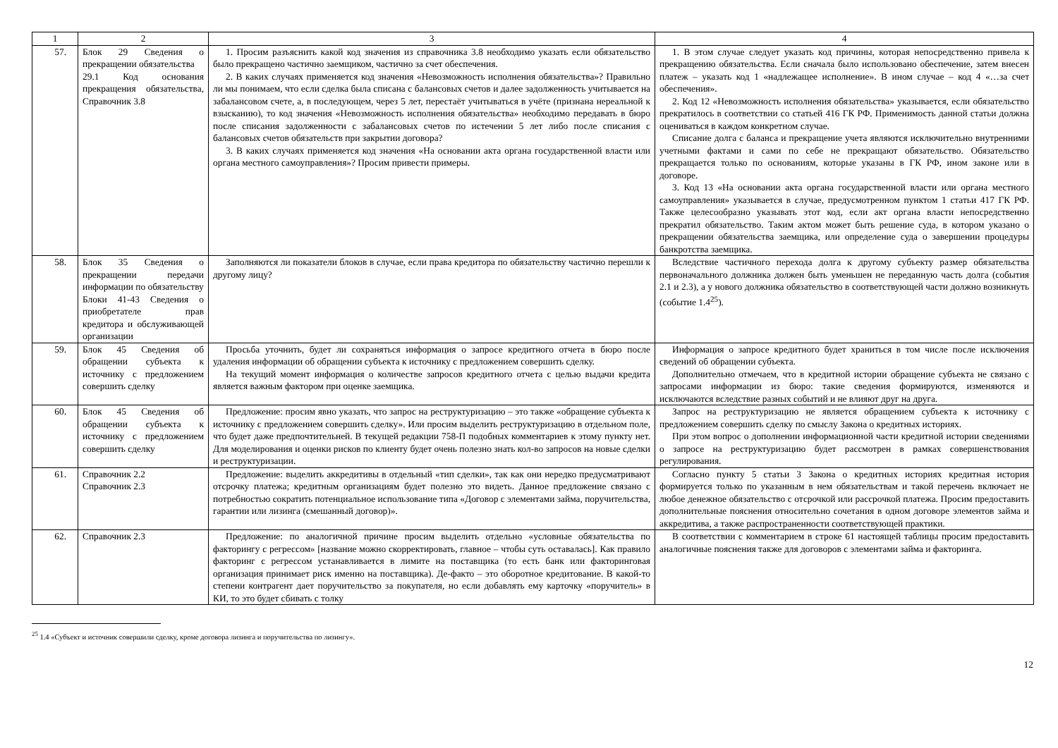| 1 | 2 | 3 | 4 |
| --- | --- | --- | --- |
| 57. | Блок 29 Сведения о прекращении обязательства 29.1 Код основания прекращения обязательства, Справочник 3.8 | 1. Просим разъяснить какой код значения из справочника 3.8 необходимо указать если обязательство было прекращено частично заемщиком, частично за счет обеспечения. 2. В каких случаях применяется код значения «Невозможность исполнения обязательства»? Правильно ли мы понимаем, что если сделка была списана с балансовых счетов и далее задолженность учитывается на забалансовом счете, а, в последующем, через 5 лет, перестаёт учитываться в учёте (признана нереальной к взысканию), то код значения «Невозможность исполнения обязательства» необходимо передавать в бюро после списания задолженности с забалансовых счетов по истечении 5 лет либо после списания с балансовых счетов обязательств при закрытии договора? 3. В каких случаях применяется код значения «На основании акта органа государственной власти или органа местного самоуправления»? Просим привести примеры. | 1. В этом случае следует указать код причины, которая непосредственно привела к прекращению обязательства. Если сначала было использовано обеспечение, затем внесен платеж – указать код 1 «надлежащее исполнение». В ином случае – код 4 «…за счет обеспечения». 2. Код 12 «Невозможность исполнения обязательства» указывается, если обязательство прекратилось в соответствии со статьей 416 ГК РФ. Применимость данной статьи должна оцениваться в каждом конкретном случае. Списание долга с баланса и прекращение учета являются исключительно внутренними учетными фактами и сами по себе не прекращают обязательство. Обязательство прекращается только по основаниям, которые указаны в ГК РФ, ином законе или в договоре. 3. Код 13 «На основании акта органа государственной власти или органа местного самоуправления» указывается в случае, предусмотренном пунктом 1 статьи 417 ГК РФ. Также целесообразно указывать этот код, если акт органа власти непосредственно прекратил обязательство. Таким актом может быть решение суда, в котором указано о прекращении обязательства заемщика, или определение суда о завершении процедуры банкротства заемщика. |
| 58. | Блок 35 Сведения о прекращении передачи информации по обязательству Блоки 41-43 Сведения о приобретателе прав кредитора и обслуживающей организации | Заполняются ли показатели блоков в случае, если права кредитора по обязательству частично перешли к другому лицу? | Вследствие частичного перехода долга к другому субъекту размер обязательства первоначального должника должен быть уменьшен не переданную часть долга (события 2.1 и 2.3), а у нового должника обязательство в соответствующей части должно возникнуть (событие 1.4<sup>25</sup>). |
| 59. | Блок 45 Сведения об обращении субъекта к источнику с предложением совершить сделку | Просьба уточнить, будет ли сохраняться информация о запросе кредитного отчета в бюро после удаления информации об обращении субъекта к источнику с предложением совершить сделку. На текущий момент информация о количестве запросов кредитного отчета с целью выдачи кредита является важным фактором при оценке заемщика. | Информация о запросе кредитного будет храниться в том числе после исключения сведений об обращении субъекта. Дополнительно отмечаем, что в кредитной истории обращение субъекта не связано с запросами информации из бюро: такие сведения формируются, изменяются и исключаются вследствие разных событий и не влияют друг на друга. |
| 60. | Блок 45 Сведения об обращении субъекта к источнику с предложением совершить сделку | Предложение: просим явно указать, что запрос на реструктуризацию – это также «обращение субъекта к источнику с предложением совершить сделку». Или просим выделить реструктуризацию в отдельном поле, что будет даже предпочтительней. В текущей редакции 758-П подобных комментариев к этому пункту нет. Для моделирования и оценки рисков по клиенту будет очень полезно знать кол-во запросов на новые сделки и реструктуризации. | Запрос на реструктуризацию не является обращением субъекта к источнику с предложением совершить сделку по смыслу Закона о кредитных историях. При этом вопрос о дополнении информационной части кредитной истории сведениями о запросе на реструктуризацию будет рассмотрен в рамках совершенствования регулирования. |
| 61. | Справочник 2.2 Справочник 2.3 | Предложение: выделить аккредитивы в отдельный «тип сделки», так как они нередко предусматривают отсрочку платежа; кредитным организациям будет полезно это видеть. Данное предложение связано с потребностью сократить потенциальное использование типа «Договор с элементами займа, поручительства, гарантии или лизинга (смешанный договор)». | Согласно пункту 5 статьи 3 Закона о кредитных историях кредитная история формируется только по указанным в нем обязательствам и такой перечень включает не любое денежное обязательство с отсрочкой или рассрочкой платежа. Просим предоставить дополнительные пояснения относительно сочетания в одном договоре элементов займа и аккредитива, а также распространенности соответствующей практики. |
| 62. | Справочник 2.3 | Предложение: по аналогичной причине просим выделить отдельно «условные обязательства по факторингу с регрессом» [название можно скорректировать, главное – чтобы суть оставалась]. Как правило факторинг с регрессом устанавливается в лимите на поставщика (то есть банк или факторинговая организация принимает риск именно на поставщика). Де-факто – это оборотное кредитование. В какой-то степени контрагент дает поручительство за покупателя, но если добавлять ему карточку «поручитель» в КИ, то это будет сбивать с толку | В соответствии с комментарием в строке 61 настоящей таблицы просим предоставить аналогичные пояснения также для договоров с элементами займа и факторинга. |
<sup>25</sup> 1.4 «Субъект и источник совершили сделку, кроме договора лизинга и поручительства по лизингу».
12